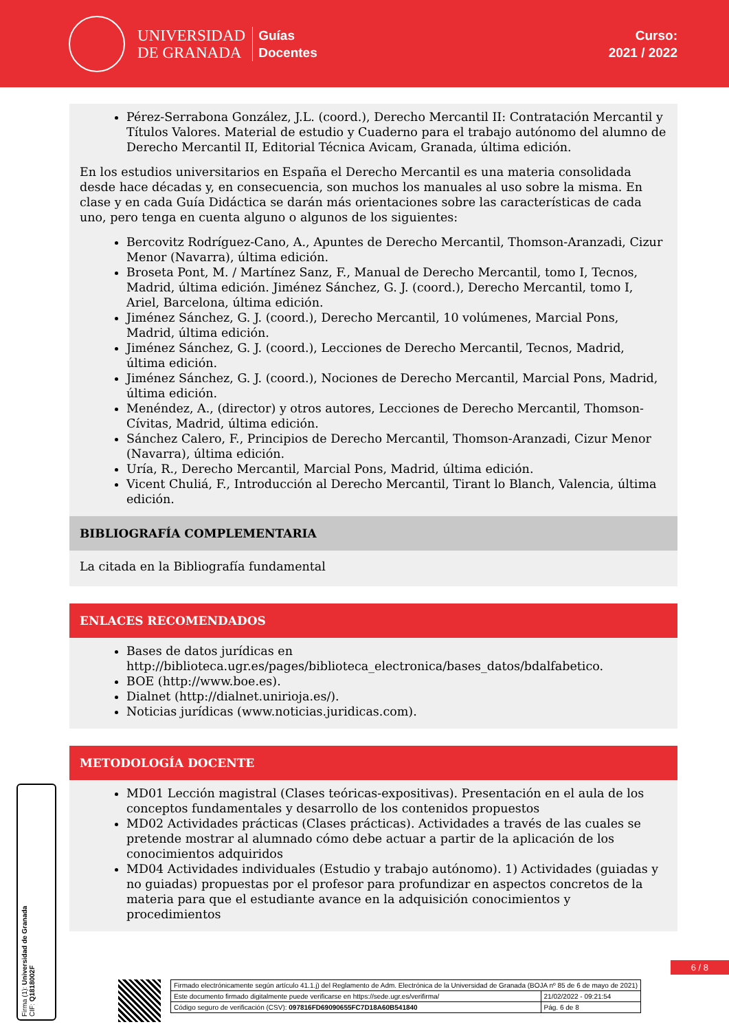UNIVERSIDAD
DE GRANADA
Guías
Docentes
Curso:
2021 / 2022
Pérez-Serrabona González, J.L. (coord.), Derecho Mercantil II: Contratación Mercantil y Títulos Valores. Material de estudio y Cuaderno para el trabajo autónomo del alumno de Derecho Mercantil II, Editorial Técnica Avicam, Granada, última edición.
En los estudios universitarios en España el Derecho Mercantil es una materia consolidada desde hace décadas y, en consecuencia, son muchos los manuales al uso sobre la misma. En clase y en cada Guía Didáctica se darán más orientaciones sobre las características de cada uno, pero tenga en cuenta alguno o algunos de los siguientes:
Bercovitz Rodríguez-Cano, A., Apuntes de Derecho Mercantil, Thomson-Aranzadi, Cizur Menor (Navarra), última edición.
Broseta Pont, M. / Martínez Sanz, F., Manual de Derecho Mercantil, tomo I, Tecnos, Madrid, última edición. Jiménez Sánchez, G. J. (coord.), Derecho Mercantil, tomo I, Ariel, Barcelona, última edición.
Jiménez Sánchez, G. J. (coord.), Derecho Mercantil, 10 volúmenes, Marcial Pons, Madrid, última edición.
Jiménez Sánchez, G. J. (coord.), Lecciones de Derecho Mercantil, Tecnos, Madrid, última edición.
Jiménez Sánchez, G. J. (coord.), Nociones de Derecho Mercantil, Marcial Pons, Madrid, última edición.
Menéndez, A., (director) y otros autores, Lecciones de Derecho Mercantil, Thomson-Cívitas, Madrid, última edición.
Sánchez Calero, F., Principios de Derecho Mercantil, Thomson-Aranzadi, Cizur Menor (Navarra), última edición.
Uría, R., Derecho Mercantil, Marcial Pons, Madrid, última edición.
Vicent Chuliá, F., Introducción al Derecho Mercantil, Tirant lo Blanch, Valencia, última edición.
BIBLIOGRAFÍA COMPLEMENTARIA
La citada en la Bibliografía fundamental
ENLACES RECOMENDADOS
Bases de datos jurídicas en http://biblioteca.ugr.es/pages/biblioteca_electronica/bases_datos/bdalfabetico.
BOE (http://www.boe.es).
Dialnet (http://dialnet.unirioja.es/).
Noticias jurídicas (www.noticias.juridicas.com).
METODOLOGÍA DOCENTE
MD01 Lección magistral (Clases teóricas-expositivas). Presentación en el aula de los conceptos fundamentales y desarrollo de los contenidos propuestos
MD02 Actividades prácticas (Clases prácticas). Actividades a través de las cuales se pretende mostrar al alumnado cómo debe actuar a partir de la aplicación de los conocimientos adquiridos
MD04 Actividades individuales (Estudio y trabajo autónomo). 1) Actividades (guiadas y no guiadas) propuestas por el profesor para profundizar en aspectos concretos de la materia para que el estudiante avance en la adquisición conocimientos y procedimientos
Firma (1): Universidad de Granada
CIF: Q1818002F
6 / 8
| Firmado electrónicamente según artículo 41.1.j) del Reglamento de Adm. Electrónica de la Universidad de Granada (BOJA nº 85 de 6 de mayo de 2021) | |
| Este documento firmado digitalmente puede verificarse en https://sede.ugr.es/verifirma/ | 21/02/2022 - 09:21:54 |
| Código seguro de verificación (CSV): 097816FD69090655FC7D18A60B541840 | Pág. 6 de 8 |